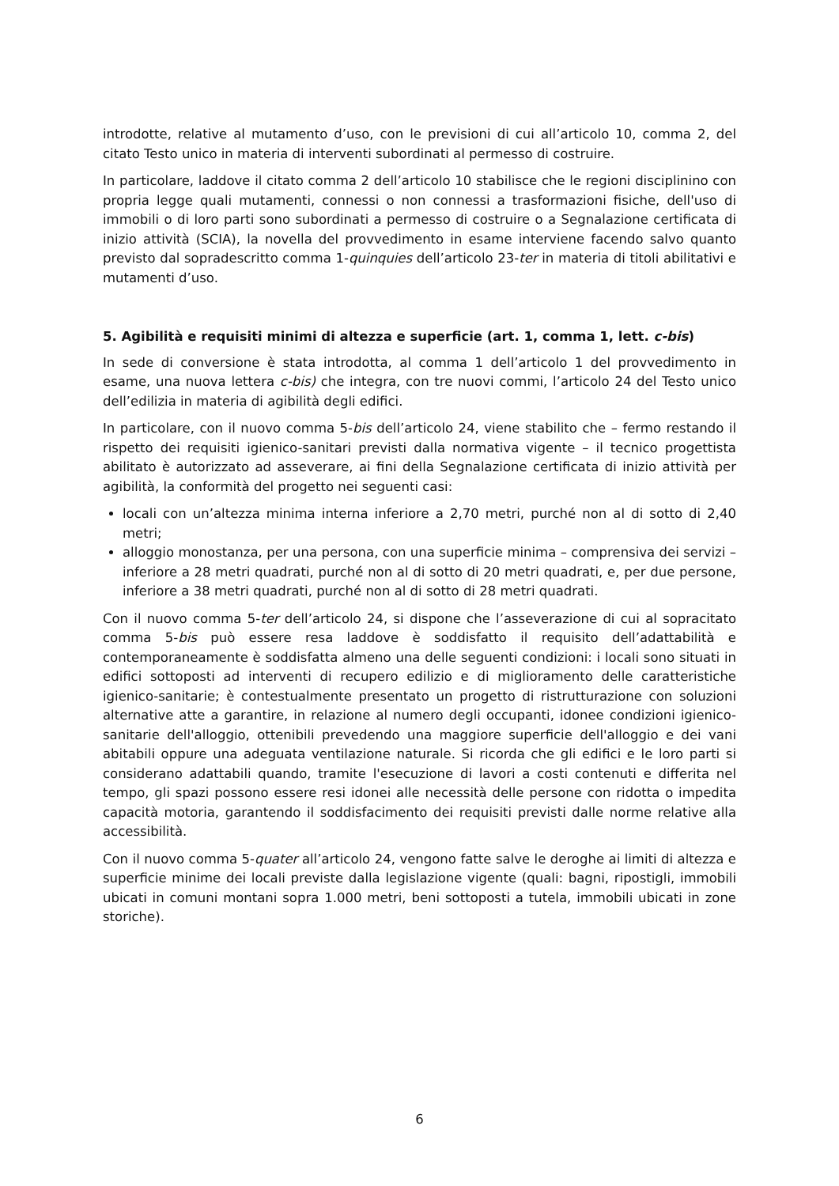introdotte, relative al mutamento d’uso, con le previsioni di cui all’articolo 10, comma 2, del citato Testo unico in materia di interventi subordinati al permesso di costruire.
In particolare, laddove il citato comma 2 dell’articolo 10 stabilisce che le regioni disciplinino con propria legge quali mutamenti, connessi o non connessi a trasformazioni fisiche, dell'uso di immobili o di loro parti sono subordinati a permesso di costruire o a Segnalazione certificata di inizio attività (SCIA), la novella del provvedimento in esame interviene facendo salvo quanto previsto dal sopradescritto comma 1-quinquies dell’articolo 23-ter in materia di titoli abilitativi e mutamenti d’uso.
5. Agibilità e requisiti minimi di altezza e superficie (art. 1, comma 1, lett. c-bis)
In sede di conversione è stata introdotta, al comma 1 dell’articolo 1 del provvedimento in esame, una nuova lettera c-bis) che integra, con tre nuovi commi, l’articolo 24 del Testo unico dell’edilizia in materia di agibilità degli edifici.
In particolare, con il nuovo comma 5-bis dell’articolo 24, viene stabilito che – fermo restando il rispetto dei requisiti igienico-sanitari previsti dalla normativa vigente – il tecnico progettista abilitato è autorizzato ad asseverare, ai fini della Segnalazione certificata di inizio attività per agibilità, la conformità del progetto nei seguenti casi:
locali con un’altezza minima interna inferiore a 2,70 metri, purché non al di sotto di 2,40 metri;
alloggio monostanza, per una persona, con una superficie minima – comprensiva dei servizi – inferiore a 28 metri quadrati, purché non al di sotto di 20 metri quadrati, e, per due persone, inferiore a 38 metri quadrati, purché non al di sotto di 28 metri quadrati.
Con il nuovo comma 5-ter dell’articolo 24, si dispone che l’asseverazione di cui al sopracitato comma 5-bis può essere resa laddove è soddisfatto il requisito dell’adattabilità e contemporaneamente è soddisfatta almeno una delle seguenti condizioni: i locali sono situati in edifici sottoposti ad interventi di recupero edilizio e di miglioramento delle caratteristiche igienico-sanitarie; è contestualmente presentato un progetto di ristrutturazione con soluzioni alternative atte a garantire, in relazione al numero degli occupanti, idonee condizioni igienico-sanitarie dell'alloggio, ottenibili prevedendo una maggiore superficie dell'alloggio e dei vani abitabili oppure una adeguata ventilazione naturale. Si ricorda che gli edifici e le loro parti si considerano adattabili quando, tramite l'esecuzione di lavori a costi contenuti e differita nel tempo, gli spazi possono essere resi idonei alle necessità delle persone con ridotta o impedita capacità motoria, garantendo il soddisfacimento dei requisiti previsti dalle norme relative alla accessibilità.
Con il nuovo comma 5-quater all’articolo 24, vengono fatte salve le deroghe ai limiti di altezza e superficie minime dei locali previste dalla legislazione vigente (quali: bagni, ripostigli, immobili ubicati in comuni montani sopra 1.000 metri, beni sottoposti a tutela, immobili ubicati in zone storiche).
6